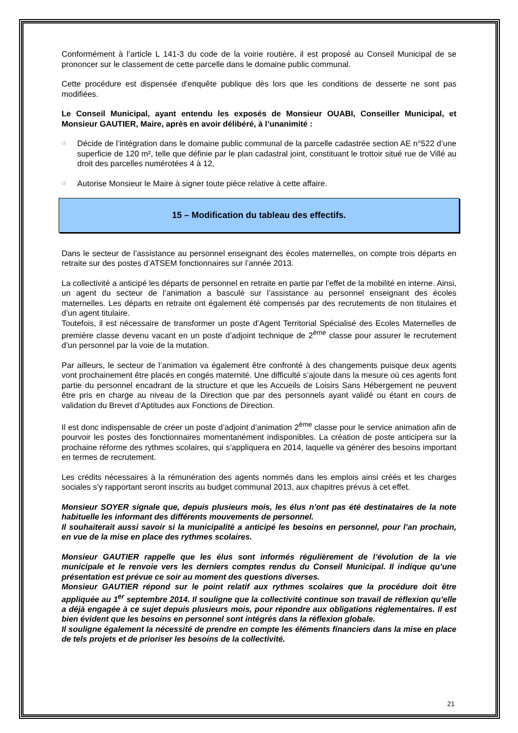Conformément à l’article L 141-3 du code de la voirie routière, il est proposé au Conseil Municipal de se prononcer sur le classement de cette parcelle dans le domaine public communal.
Cette procédure est dispensée d’enquête publique dès lors que les conditions de desserte ne sont pas modifiées.
Le Conseil Municipal, ayant entendu les exposés de Monsieur OUABI, Conseiller Municipal, et Monsieur GAUTIER, Maire, après en avoir délibéré, à l’unanimité :
☞
Décide de l’intégration dans le domaine public communal de la parcelle cadastrée section AE n°522 d’une superficie de 120 m², telle que définie par le plan cadastral joint, constituant le trottoir situé rue de Villé au droit des parcelles numérotées 4 à 12,
☞
Autorise Monsieur le Maire à signer toute pièce relative à cette affaire.
15 – Modification du tableau des effectifs.
Dans le secteur de l’assistance au personnel enseignant des écoles maternelles, on compte trois départs en retraite sur des postes d’ATSEM fonctionnaires sur l’année 2013.
La collectivité a anticipé les départs de personnel en retraite en partie par l’effet de la mobilité en interne. Ainsi, un agent du secteur de l’animation a basculé sur l’assistance au personnel enseignant des écoles maternelles. Les départs en retraite ont également été compensés par des recrutements de non titulaires et d’un agent titulaire.
Toutefois, il est nécessaire de transformer un poste d’Agent Territorial Spécialisé des Ecoles Maternelles de première classe devenu vacant en un poste d’adjoint technique de 2<sup>ème</sup> classe pour assurer le recrutement d’un personnel par la voie de la mutation.
Par ailleurs, le secteur de l’animation va également être confronté à des changements puisque deux agents vont prochainement être placés en congés maternité. Une difficulté s’ajoute dans la mesure où ces agents font partie du personnel encadrant de la structure et que les Accueils de Loisirs Sans Hébergement ne peuvent être pris en charge au niveau de la Direction que par des personnels ayant validé ou étant en cours de validation du Brevet d’Aptitudes aux Fonctions de Direction.
Il est donc indispensable de créer un poste d’adjoint d’animation 2<sup>ème</sup> classe pour le service animation afin de pourvoir les postes des fonctionnaires momentanément indisponibles. La création de poste anticipera sur la prochaine réforme des rythmes scolaires, qui s’appliquera en 2014, laquelle va générer des besoins important en termes de recrutement.
Les crédits nécessaires à la rémunération des agents nommés dans les emplois ainsi créés et les charges sociales s’y rapportant seront inscrits au budget communal 2013, aux chapitres prévus à cet effet.
Monsieur SOYER signale que, depuis plusieurs mois, les élus n’ont pas été destinataires de la note habituelle les informant des différents mouvements de personnel.
Il souhaiterait aussi savoir si la municipalité a anticipé les besoins en personnel, pour l’an prochain, en vue de la mise en place des rythmes scolaires.
Monsieur GAUTIER rappelle que les élus sont informés régulièrement de l’évolution de la vie municipale et le renvoie vers les derniers comptes rendus du Conseil Municipal. Il indique qu’une présentation est prévue ce soir au moment des questions diverses.
Monsieur GAUTIER répond sur le point relatif aux rythmes scolaires que la procédure doit être appliquée au 1<sup>er</sup> septembre 2014. Il souligne que la collectivité continue son travail de réflexion qu’elle a déjà engagée à ce sujet depuis plusieurs mois, pour répondre aux obligations réglementaires. Il est bien évident que les besoins en personnel sont intégrés dans la réflexion globale.
Il souligne également la nécessité de prendre en compte les éléments financiers dans la mise en place de tels projets et de prioriser les besoins de la collectivité.
21